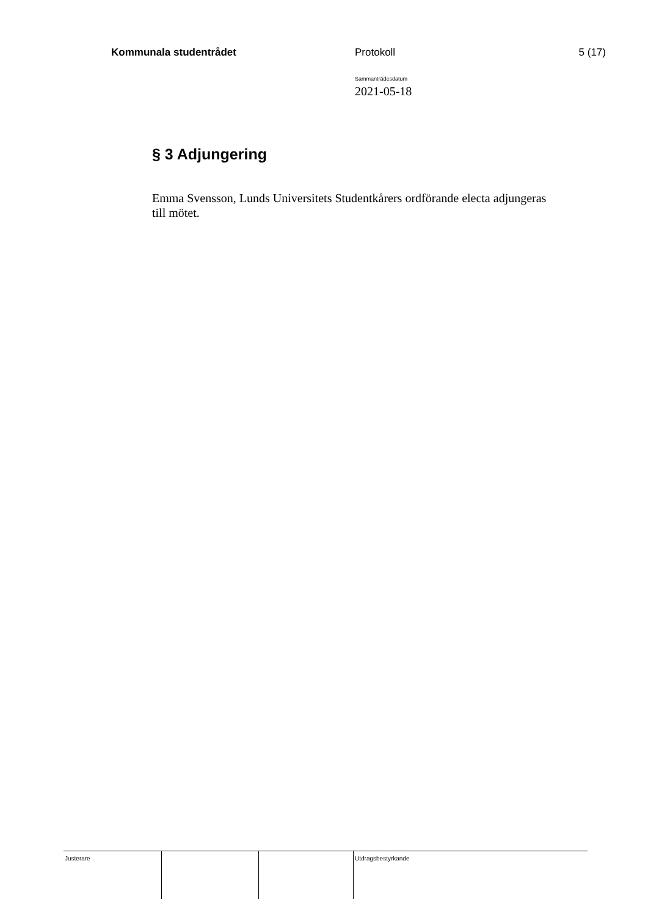Kommunala studentrådet Protokoll 5 (17)
Sammanträdesdatum
2021-05-18
§ 3 Adjungering
Emma Svensson, Lunds Universitets Studentkårers ordförande electa adjungeras till mötet.
| Justerare | | | Utdragsbestyrkande |